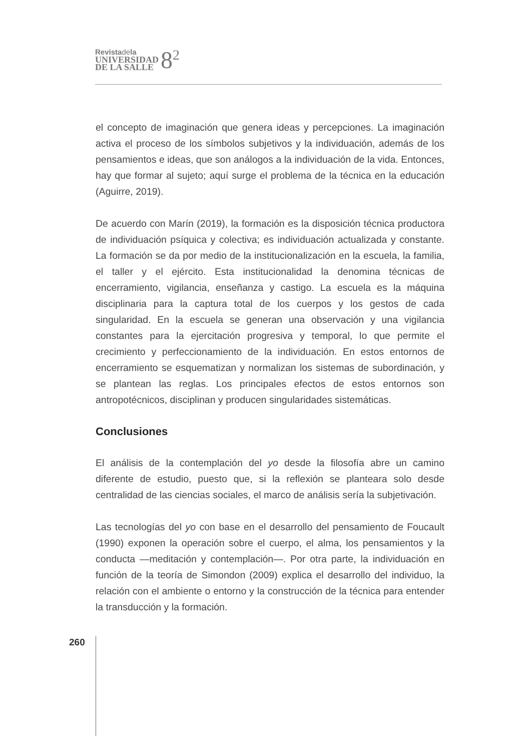Revistadela
UNIVERSIDAD
DE LA SALLE
8<sup>2</sup>
el concepto de imaginación que genera ideas y percepciones. La imaginación activa el proceso de los símbolos subjetivos y la individuación, además de los pensamientos e ideas, que son análogos a la individuación de la vida. Entonces, hay que formar al sujeto; aquí surge el problema de la técnica en la educación (Aguirre, 2019).
De acuerdo con Marín (2019), la formación es la disposición técnica productora de individuación psíquica y colectiva; es individuación actualizada y constante. La formación se da por medio de la institucionalización en la escuela, la familia, el taller y el ejército. Esta institucionalidad la denomina técnicas de encerramiento, vigilancia, enseñanza y castigo. La escuela es la máquina disciplinaria para la captura total de los cuerpos y los gestos de cada singularidad. En la escuela se generan una observación y una vigilancia constantes para la ejercitación progresiva y temporal, lo que permite el crecimiento y perfeccionamiento de la individuación. En estos entornos de encerramiento se esquematizan y normalizan los sistemas de subordinación, y se plantean las reglas. Los principales efectos de estos entornos son antropotécnicos, disciplinan y producen singularidades sistemáticas.
Conclusiones
El análisis de la contemplación del yo desde la filosofía abre un camino diferente de estudio, puesto que, si la reflexión se planteara solo desde centralidad de las ciencias sociales, el marco de análisis sería la subjetivación.
Las tecnologías del yo con base en el desarrollo del pensamiento de Foucault (1990) exponen la operación sobre el cuerpo, el alma, los pensamientos y la conducta —meditación y contemplación—. Por otra parte, la individuación en función de la teoría de Simondon (2009) explica el desarrollo del individuo, la relación con el ambiente o entorno y la construcción de la técnica para entender la transducción y la formación.
260